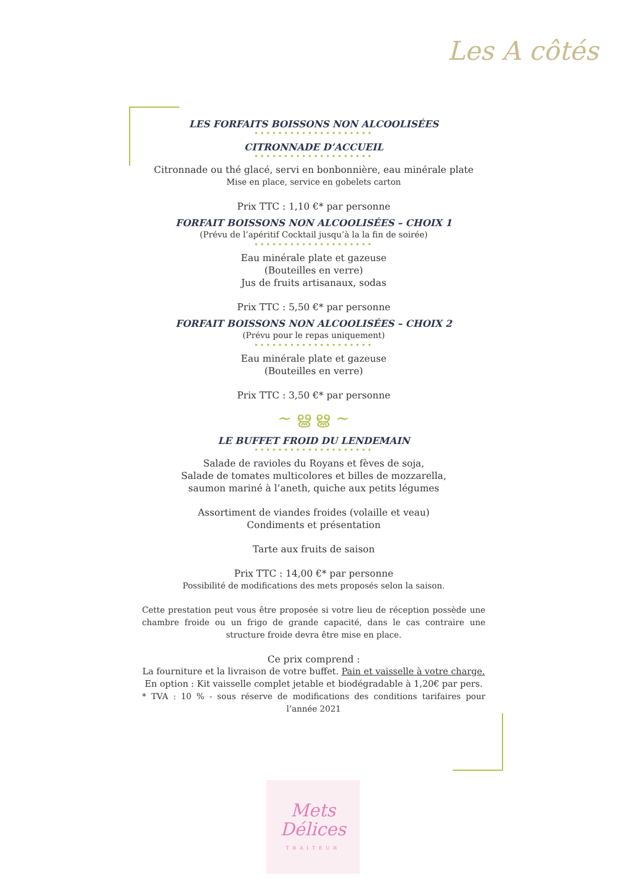Les A côtés
LES FORFAITS BOISSONS NON ALCOOLISÉES
••••••••••••••••••••
CITRONNADE D’ACCUEIL
••••••••••••••••••••
Citronnade ou thé glacé, servi en bonbonnière, eau minérale plate
Mise en place, service en gobelets carton
Prix TTC : 1,10 €* par personne
FORFAIT BOISSONS NON ALCOOLISÉES – CHOIX 1
(Prévu de l’apéritif Cocktail jusqu’à la la fin de soirée)
••••••••••••••••••••
Eau minérale plate et gazeuse
(Bouteilles en verre)
Jus de fruits artisanaux, sodas
Prix TTC : 5,50 €* par personne
FORFAIT BOISSONS NON ALCOOLISÉES – CHOIX 2
(Prévu pour le repas uniquement)
••••••••••••••••••••
Eau minérale plate et gazeuse
(Bouteilles en verre)
Prix TTC : 3,50 €* par personne
~ ൠ ൠ ~
LE BUFFET FROID DU LENDEMAIN
••••••••••••••••••••
Salade de ravioles du Royans et fèves de soja,
Salade de tomates multicolores et billes de mozzarella,
saumon mariné à l’aneth, quiche aux petits légumes
Assortiment de viandes froides (volaille et veau)
Condiments et présentation
Tarte aux fruits de saison
Prix TTC : 14,00 €* par personne
Possibilité de modifications des mets proposés selon la saison.
Cette prestation peut vous être proposée si votre lieu de réception possède une chambre froide ou un frigo de grande capacité, dans le cas contraire une structure froide devra être mise en place.
Ce prix comprend :
La fourniture et la livraison de votre buffet. Pain et vaisselle à votre charge.
En option : Kit vaisselle complet jetable et biodégradable à 1,20€ par pers.
* TVA : 10 % - sous réserve de modifications des conditions tarifaires pour l’année 2021
Mets
Délices
TRAITEUR